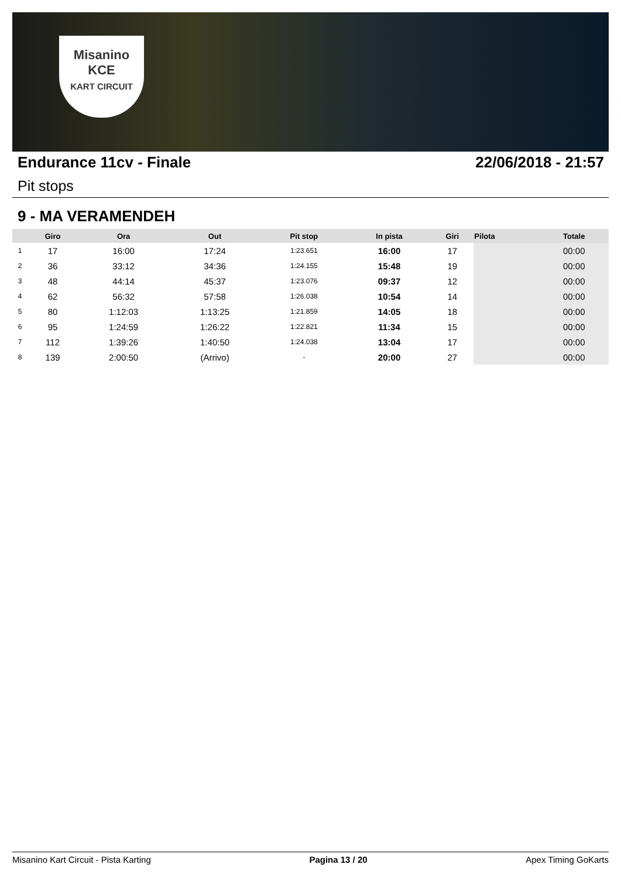Misanino
KCE
KART CIRCUIT
Endurance 11cv - Finale 22/06/2018 - 21:57
Pit stops
9 - MA VERAMENDEH
| | Giro | Ora | Out | Pit stop | In pista | Giri | Pilota | Totale |
| --- | --- | --- | --- | --- | --- | --- | --- | --- |
| 1 | 17 | 16:00 | 17:24 | 1:23.651 | 16:00 | 17 | | 00:00 |
| 2 | 36 | 33:12 | 34:36 | 1:24.155 | 15:48 | 19 | | 00:00 |
| 3 | 48 | 44:14 | 45:37 | 1:23.076 | 09:37 | 12 | | 00:00 |
| 4 | 62 | 56:32 | 57:58 | 1:26.038 | 10:54 | 14 | | 00:00 |
| 5 | 80 | 1:12:03 | 1:13:25 | 1:21.859 | 14:05 | 18 | | 00:00 |
| 6 | 95 | 1:24:59 | 1:26:22 | 1:22.821 | 11:34 | 15 | | 00:00 |
| 7 | 112 | 1:39:26 | 1:40:50 | 1:24.038 | 13:04 | 17 | | 00:00 |
| 8 | 139 | 2:00:50 | (Arrivo) | - | 20:00 | 27 | | 00:00 |
Misanino Kart Circuit - Pista Karting Pagina 13 / 20 Apex Timing GoKarts